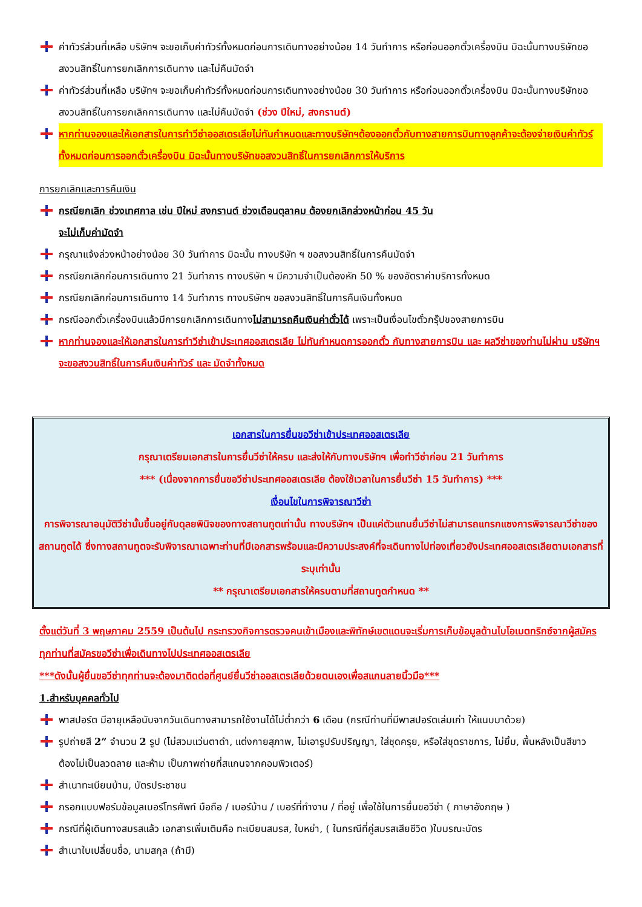ค่าทัวร์ส่วนที่เหลือ บริษัทฯ จะขอเก็บค่าทัวร์ทั้งหมดก่อนการเดินทางอย่างน้อย 14 วันทำการ หรือก่อนออกตั๋วเครื่องบิน มิฉะนั้นทางบริษัทขอสงวนสิทธิ์ในการยกเลิกการเดินทาง และไม่คืนมัดจำ
ค่าทัวร์ส่วนที่เหลือ บริษัทฯ จะขอเก็บค่าทัวร์ทั้งหมดก่อนการเดินทางอย่างน้อย 30 วันทำการ หรือก่อนออกตั๋วเครื่องบิน มิฉะนั้นทางบริษัทขอสงวนสิทธิ์ในการยกเลิกการเดินทาง และไม่คืนมัดจำ (ช่วง ปีใหม่, สงกรานต์)
หากท่านจองและให้เอกสารในการทำวีซ่าออสเตรเลียไม่ทันกำหนดและทางบริษัทฯต้องออกตั๋วกับทางสายการบินทางลูกค้าจะต้องจ่ายเงินค่าทัวร์ทั้งหมดก่อนการออกตั๋วเครื่องบิน มิฉะนั้นทางบริษัทขอสงวนสิทธิ์ในการยกเลิกการให้บริการ
การยกเลิกและการคืนเงิน
กรณียกเลิก ช่วงเทศกาล เช่น ปีใหม่ สงกรานต์ ช่วงเดือนตุลาคม ต้องยกเลิกล่วงหน้าก่อน 45 วัน
จะไม่เก็บค่ามัดจำ
กรุณาแจ้งล่วงหน้าอย่างน้อย 30 วันทำการ มิฉะนั้น ทางบริษัท ฯ ขอสงวนสิทธิ์ในการคืนมัดจำ
กรณียกเลิกก่อนการเดินทาง 21 วันทำการ ทางบริษัท ฯ มีความจำเป็นต้องหัก 50 % ของอัตราค่าบริการทั้งหมด
กรณียกเลิกก่อนการเดินทาง 14 วันทำการ ทางบริษัทฯ ขอสงวนสิทธิ์ในการคืนเงินทั้งหมด
กรณีออกตั๋วเครื่องบินแล้วมีการยกเลิกการเดินทางไม่สามารถคืนเงินค่าตั๋วได้ เพราะเป็นเงื่อนไขตั๋วกรุ๊ปของสายการบิน
หากท่านจองและให้เอกสารในการทำวีซ่าเข้าประเทศออสเตรเลีย ไม่ทันกำหนดการออกตั๋ว กับทางสายการบิน และ ผลวีซ่าของท่านไม่ผ่าน บริษัทฯ จะขอสงวนสิทธิ์ในการคืนเงินค่าทัวร์ และ มัดจำทั้งหมด
เอกสารในการยื่นขอวีซ่าเข้าประเทศออสเตรเลีย
กรุณาเตรียมเอกสารในการยื่นวีซ่าให้ครบ และส่งให้กับทางบริษัทฯ เพื่อทำวีซ่าก่อน 21 วันทำการ
*** (เนื่องจากการยื่นขอวีซ่าประเทศออสเตรเลีย ต้องใช้เวลาในการยื่นวีซ่า 15 วันทำการ) ***
เงื่อนไขในการพิจารณาวีซ่า
การพิจารณาอนุมัติวีซ่านั้นขึ้นอยู่กับดุลยพินิจของทางสถานทูตเท่านั้น ทางบริษัทฯ เป็นแค่ตัวแทนยื่นวีซ่าไม่สามารถแทรกแซงการพิจารณาวีซ่าของสถานทูตได้ ซึ่งทางสถานทูตจะรับพิจารณาเฉพาะท่านที่มีเอกสารพร้อมและมีความประสงค์ที่จะเดินทางไปท่องเที่ยวยังประเทศออสเตรเลียตามเอกสารที่ระบุเท่านั้น
** กรุณาเตรียมเอกสารให้ครบตามที่สถานทูตกำหนด **
ตั้งแต่วันที่ 3 พฤษภาคม 2559 เป็นต้นไป กระทรวงกิจการตรวจคนเข้าเมืองและพิทักษ์เขตแดนจะเริ่มการเก็บข้อมูลด้านไบโอเมตทริกซ์จากผู้สมัครทุกท่านที่สมัครขอวีซ่าเพื่อเดินทางไปประเทศออสเตรเลีย
***ดังนั้นผู้ยื่นขอวีซ่าทุกท่านจะต้องมาติดต่อที่ศูนย์ยื่นวีซ่าออสเตรเลียด้วยตนเองเพื่อสแกนลายนิ้วมือ***
1.สำหรับบุคคลทั่วไป
พาสปอร์ต มีอายุเหลือนับจากวันเดินทางสามารถใช้งานได้ไม่ต่ำกว่า 6 เดือน (กรณีท่านที่มีพาสปอร์ตเล่มเก่า ให้แนบมาด้วย)
รูปถ่ายสี 2” จำนวน 2 รูป (ไม่สวมแว่นตาดำ, แต่งกายสุภาพ, ไม่เอารูปรับปริญญา, ใส่ชุดครุย, หรือใส่ชุดราชการ, ไม่ยิ้ม, พื้นหลังเป็นสีขาว ต้องไม่เป็นลวดลาย และห้าม เป็นภาพถ่ายที่สแกนจากคอมพิวเตอร์)
สำเนาทะเบียนบ้าน, บัตรประชาชน
กรอกแบบฟอร์มข้อมูลเบอร์โทรศัพท์ มือถือ / เบอร์บ้าน / เบอร์ที่ทำงาน / ที่อยู่ เพื่อใช้ในการยื่นขอวีซ่า ( ภาษาอังกฤษ )
กรณีที่ผู้เดินทางสมรสแล้ว เอกสารเพิ่มเติมคือ ทะเบียนสมรส, ใบหย่า, ( ในกรณีที่คู่สมรสเสียชีวิต )ใบมรณะบัตร
สำเนาใบเปลี่ยนชื่อ, นามสกุล (ถ้ามี)